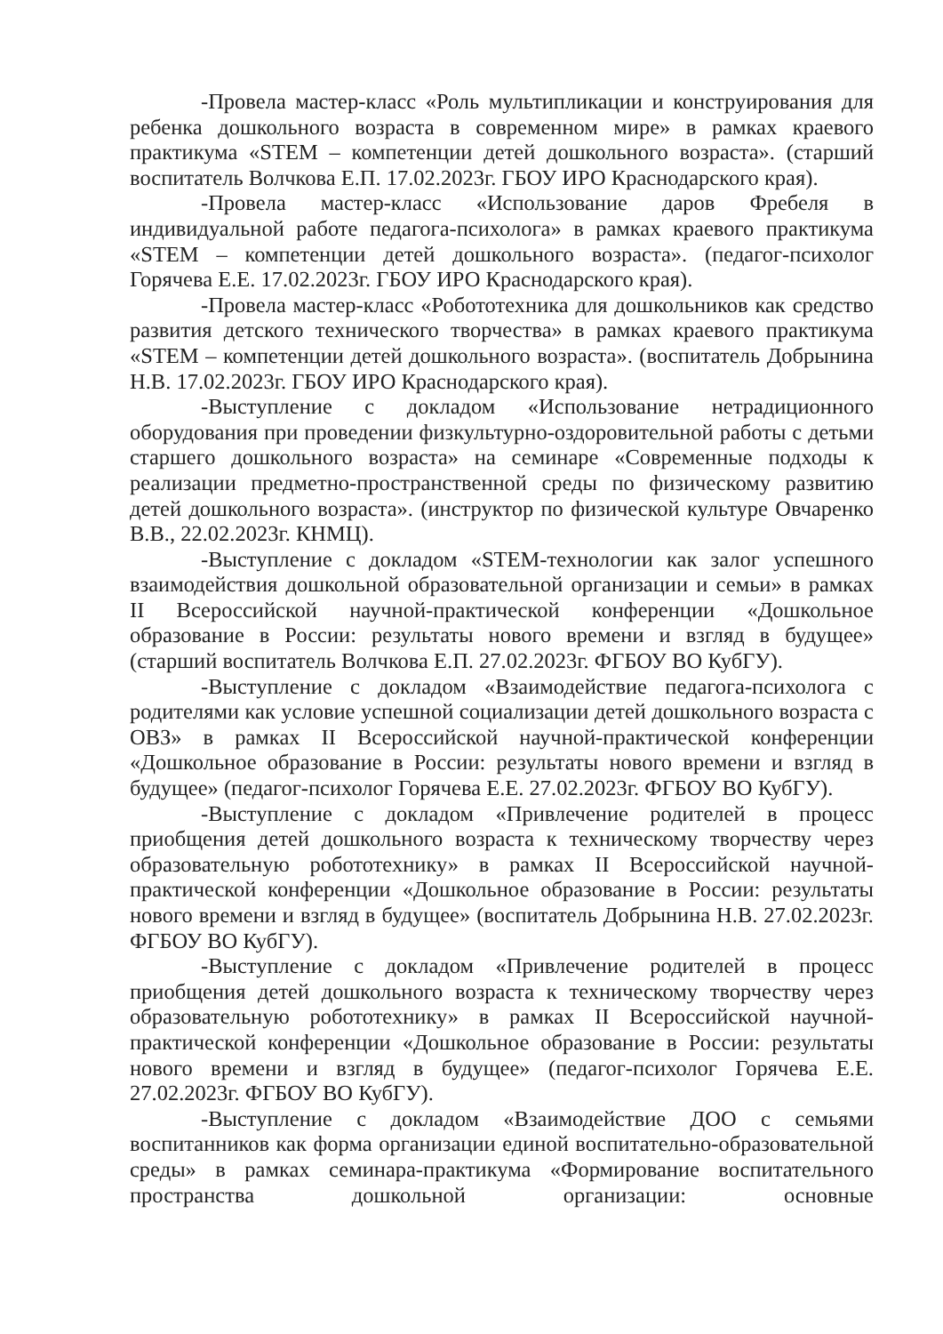-Провела мастер-класс «Роль мультипликации и конструирования для ребенка дошкольного возраста в современном мире» в рамках краевого практикума «STEM – компетенции детей дошкольного возраста». (старший воспитатель Волчкова Е.П. 17.02.2023г. ГБОУ ИРО Краснодарского края).
-Провела мастер-класс «Использование даров Фребеля в индивидуальной работе педагога-психолога» в рамках краевого практикума «STEM – компетенции детей дошкольного возраста». (педагог-психолог Горячева Е.Е. 17.02.2023г. ГБОУ ИРО Краснодарского края).
-Провела мастер-класс «Робототехника для дошкольников как средство развития детского технического творчества» в рамках краевого практикума «STEM – компетенции детей дошкольного возраста». (воспитатель Добрынина Н.В. 17.02.2023г. ГБОУ ИРО Краснодарского края).
-Выступление с докладом «Использование нетрадиционного оборудования при проведении физкультурно-оздоровительной работы с детьми старшего дошкольного возраста» на семинаре «Современные подходы к реализации предметно-пространственной среды по физическому развитию детей дошкольного возраста». (инструктор по физической культуре Овчаренко В.В., 22.02.2023г. КНМЦ).
-Выступление с докладом «STEM-технологии как залог успешного взаимодействия дошкольной образовательной организации и семьи» в рамках II Всероссийской научной-практической конференции «Дошкольное образование в России: результаты нового времени и взгляд в будущее» (старший воспитатель Волчкова Е.П. 27.02.2023г. ФГБОУ ВО КубГУ).
-Выступление с докладом «Взаимодействие педагога-психолога с родителями как условие успешной социализации детей дошкольного возраста с ОВЗ» в рамках II Всероссийской научной-практической конференции «Дошкольное образование в России: результаты нового времени и взгляд в будущее» (педагог-психолог Горячева Е.Е. 27.02.2023г. ФГБОУ ВО КубГУ).
-Выступление с докладом «Привлечение родителей в процесс приобщения детей дошкольного возраста к техническому творчеству через образовательную робототехнику» в рамках II Всероссийской научной-практической конференции «Дошкольное образование в России: результаты нового времени и взгляд в будущее» (воспитатель Добрынина Н.В. 27.02.2023г. ФГБОУ ВО КубГУ).
-Выступление с докладом «Привлечение родителей в процесс приобщения детей дошкольного возраста к техническому творчеству через образовательную робототехнику» в рамках II Всероссийской научной-практической конференции «Дошкольное образование в России: результаты нового времени и взгляд в будущее» (педагог-психолог Горячева Е.Е. 27.02.2023г. ФГБОУ ВО КубГУ).
-Выступление с докладом «Взаимодействие ДОО с семьями воспитанников как форма организации единой воспитательно-образовательной среды» в рамках семинара-практикума «Формирование воспитательного пространства дошкольной организации: основные